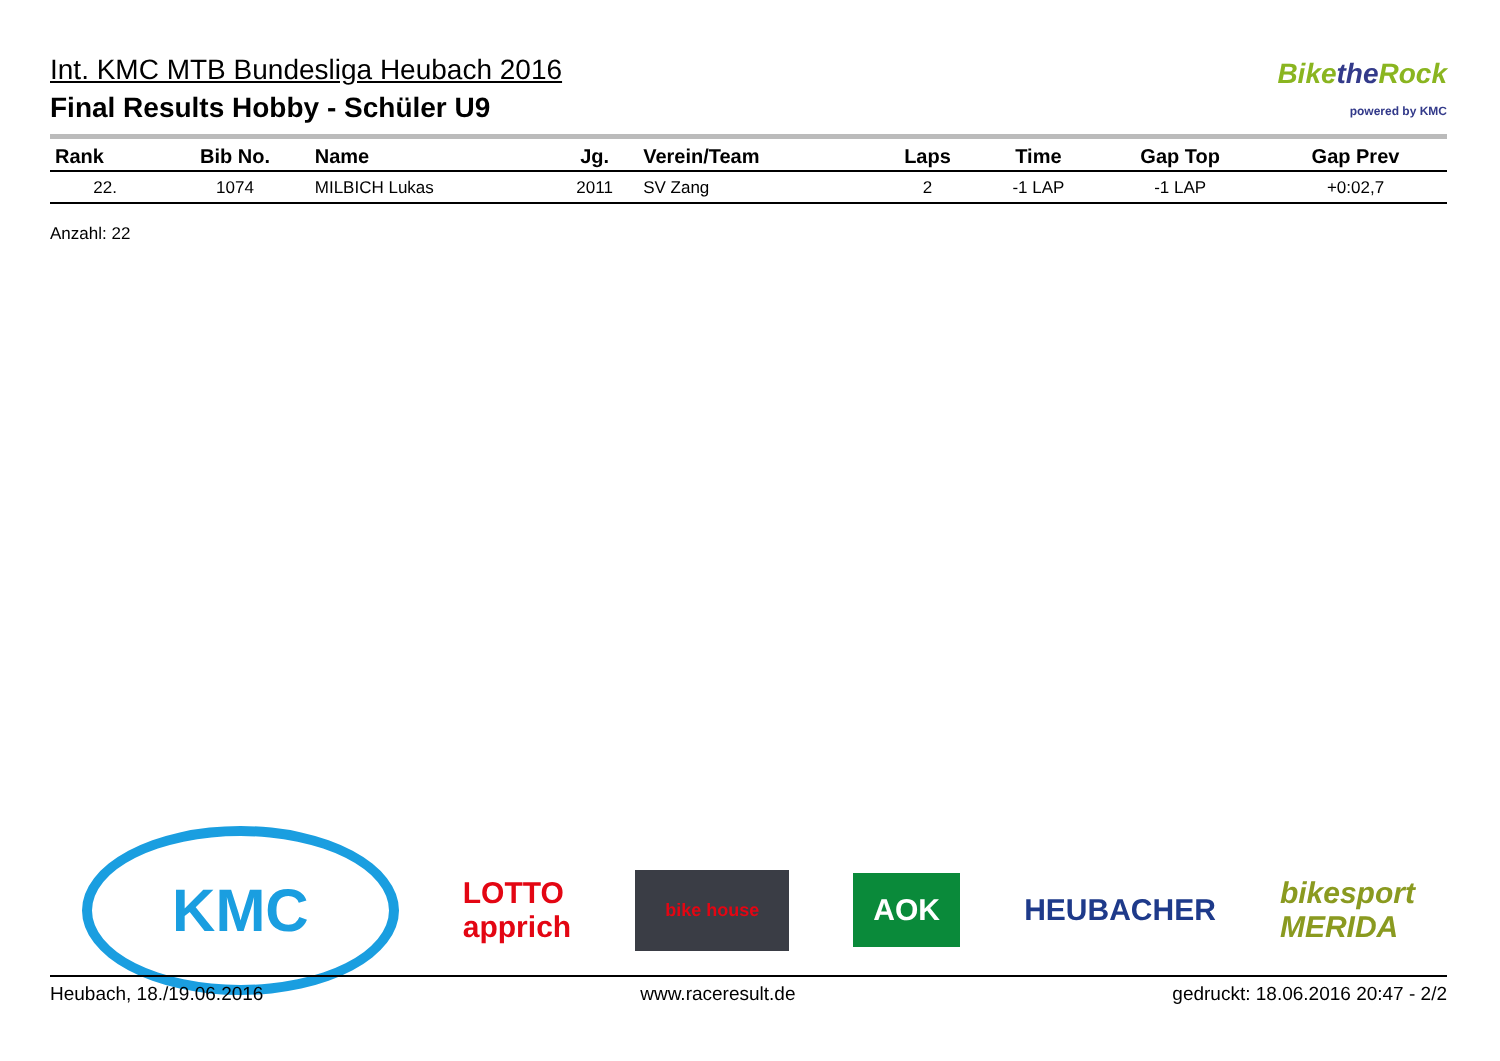Int. KMC MTB Bundesliga Heubach 2016
Final Results Hobby - Schüler U9
Bikethe Rock
powered by KMC
| Rank | Bib No. | Name | Jg. | Verein/Team | Laps | Time | Gap Top | Gap Prev |
| --- | --- | --- | --- | --- | --- | --- | --- | --- |
| 22. | 1074 | MILBICH Lukas | 2011 | SV Zang | 2 | -1 LAP | -1 LAP | +0:02,7 |
Anzahl: 22
KMC
LOTTO
apprich
bike house
AOK
HEUBACHER
bikesport
MERIDA
Heubach, 18./19.06.2016 www.raceresult.de gedruckt: 18.06.2016 20:47 - 2/2